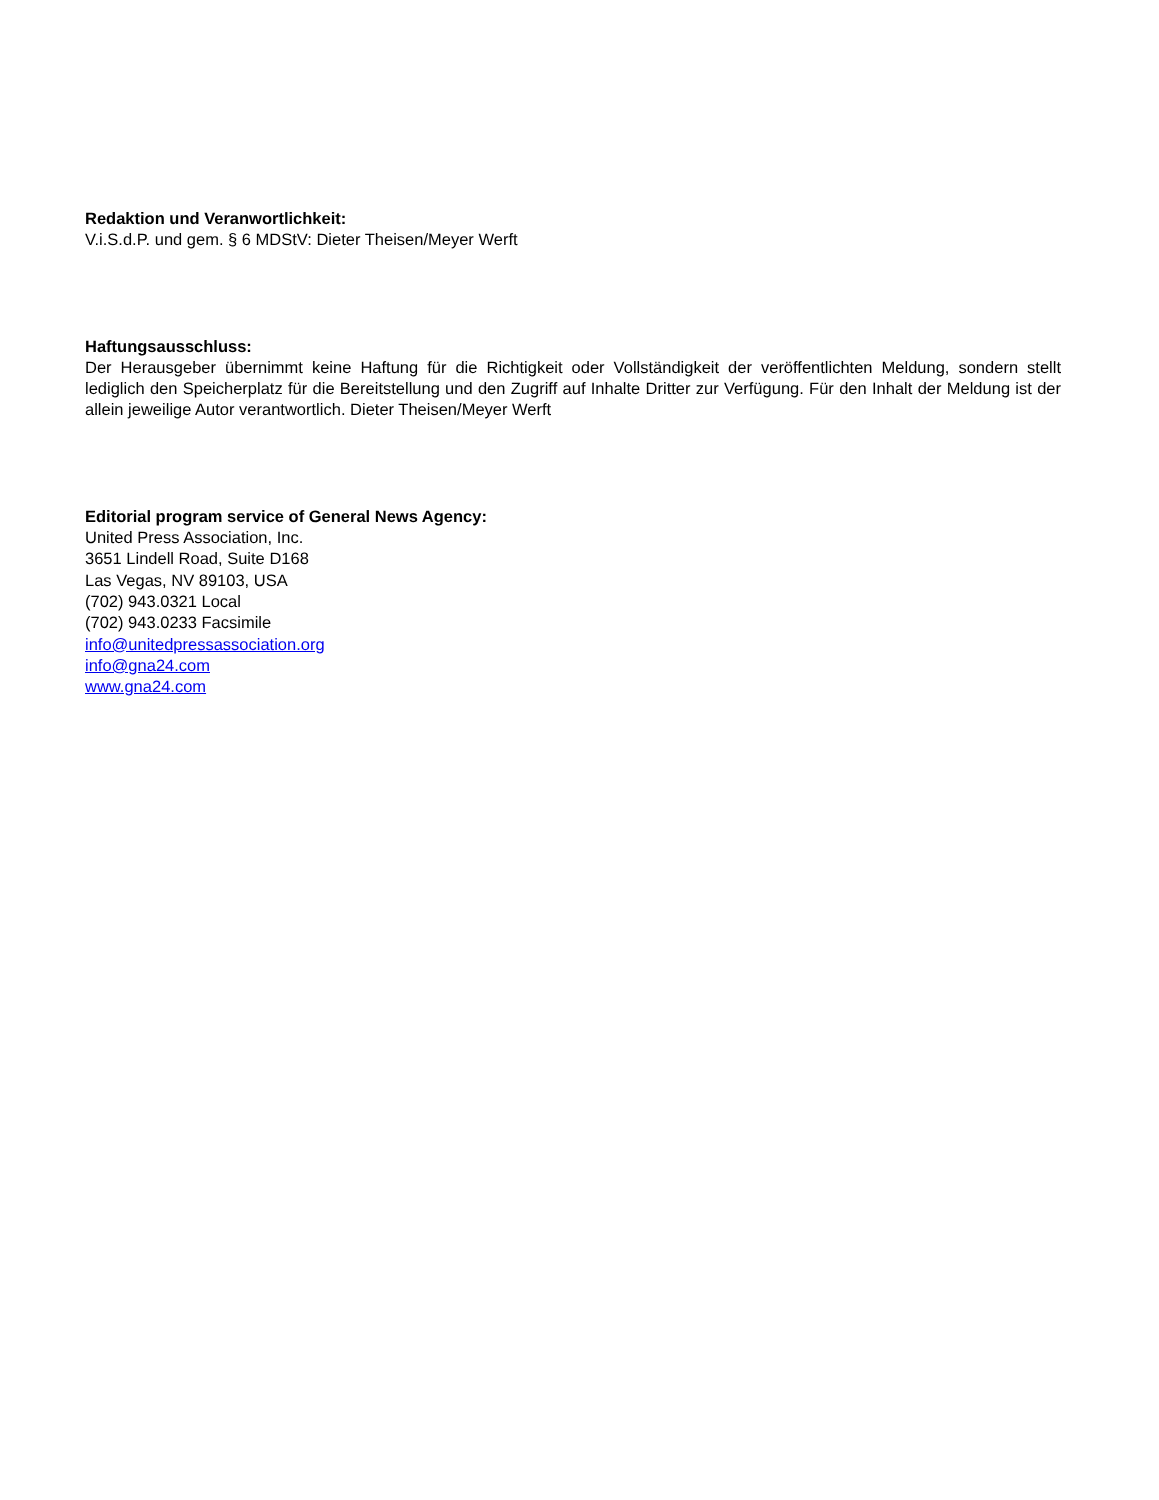Redaktion und Veranwortlichkeit:
V.i.S.d.P. und gem. § 6 MDStV: Dieter Theisen/Meyer Werft
Haftungsausschluss:
Der Herausgeber übernimmt keine Haftung für die Richtigkeit oder Vollständigkeit der veröffentlichten Meldung, sondern stellt lediglich den Speicherplatz für die Bereitstellung und den Zugriff auf Inhalte Dritter zur Verfügung. Für den Inhalt der Meldung ist der allein jeweilige Autor verantwortlich. Dieter Theisen/Meyer Werft
Editorial program service of General News Agency:
United Press Association, Inc.
3651 Lindell Road, Suite D168
Las Vegas, NV 89103, USA
(702) 943.0321 Local
(702) 943.0233 Facsimile
info@unitedpressassociation.org
info@gna24.com
www.gna24.com